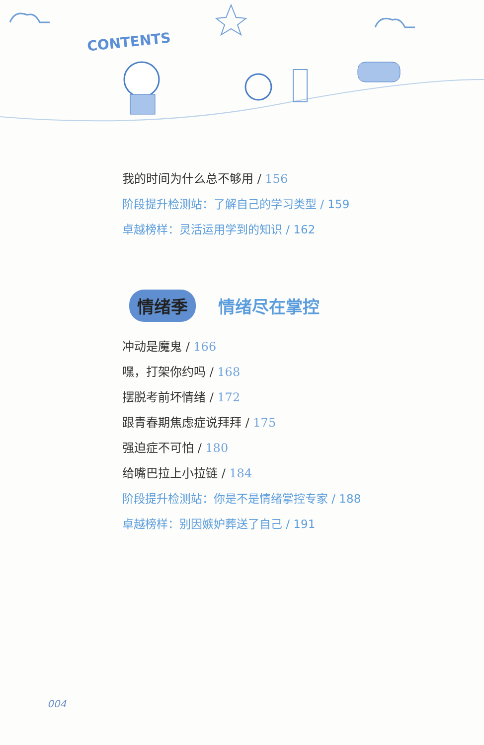CONTENTS
我的时间为什么总不够用 / 156
阶段提升检测站：了解自己的学习类型 / 159
卓越榜样：灵活运用学到的知识 / 162
情绪季 情绪尽在掌控
冲动是魔鬼 / 166
嘿，打架你约吗 / 168
摆脱考前坏情绪 / 172
跟青春期焦虑症说拜拜 / 175
强迫症不可怕 / 180
给嘴巴拉上小拉链 / 184
阶段提升检测站：你是不是情绪掌控专家 / 188
卓越榜样：别因嫉妒葬送了自己 / 191
004